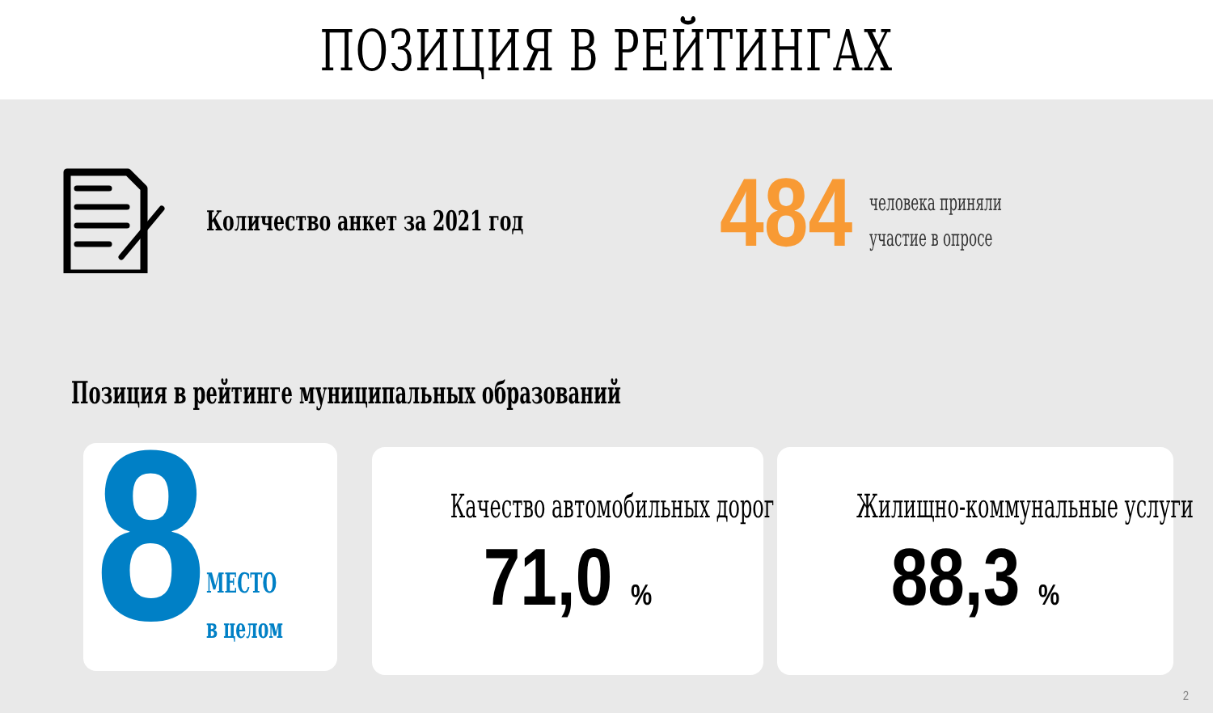ПОЗИЦИЯ В РЕЙТИНГАХ
Количество анкет за 2021 год
484
человека приняли
участие в опросе
Позиция в рейтинге муниципальных образований
8
МЕСТО
в целом
Качество автомобильных дорог
71,0 %
Жилищно-коммунальные услуги
88,3 %
2